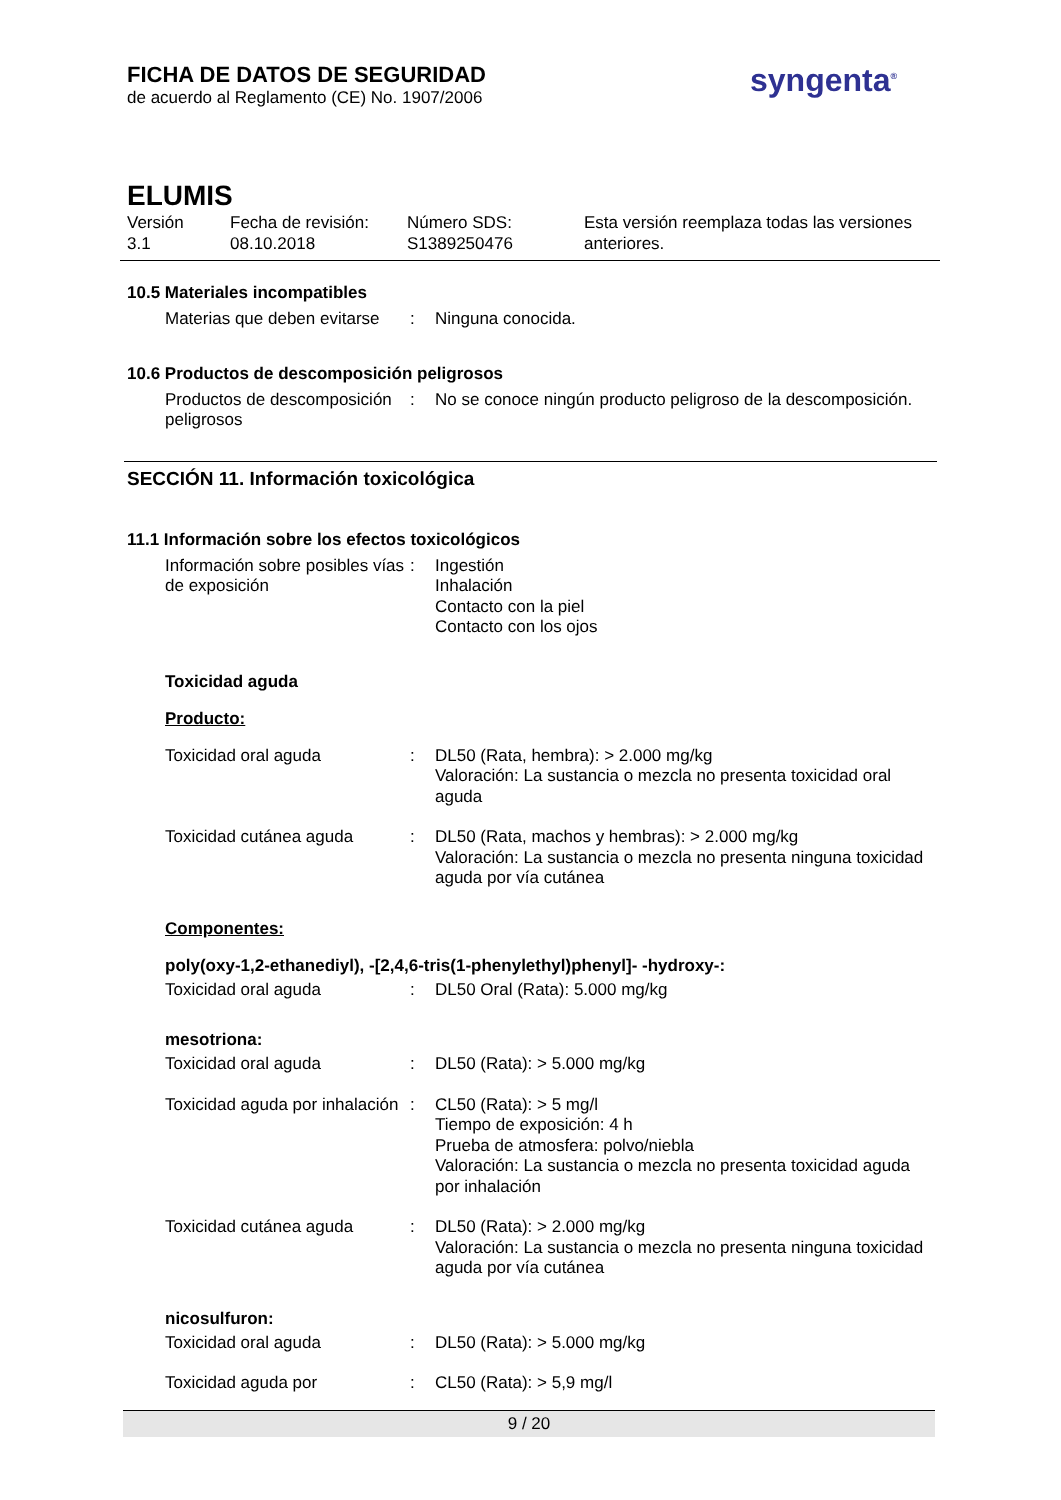FICHA DE DATOS DE SEGURIDAD
de acuerdo al Reglamento (CE) No. 1907/2006
syngenta<sup>®</sup>
ELUMIS
Versión
3.1
Fecha de revisión:
08.10.2018
Número SDS:
S1389250476
Esta versión reemplaza todas las versiones
anteriores.
10.5 Materiales incompatibles
Materias que deben evitarse
: Ninguna conocida.
10.6 Productos de descomposición peligrosos
Productos de descomposición peligrosos
: No se conoce ningún producto peligroso de la descomposición.
SECCIÓN 11. Información toxicológica
11.1 Información sobre los efectos toxicológicos
Información sobre posibles vías de exposición
: Ingestión
Inhalación
Contacto con la piel
Contacto con los ojos
Toxicidad aguda
Producto:
Toxicidad oral aguda : DL50 (Rata, hembra): > 2.000 mg/kg
Valoración: La sustancia o mezcla no presenta toxicidad oral aguda
Toxicidad cutánea aguda : DL50 (Rata, machos y hembras): > 2.000 mg/kg
Valoración: La sustancia o mezcla no presenta ninguna toxicidad aguda por vía cutánea
Componentes:
poly(oxy-1,2-ethanediyl), -[2,4,6-tris(1-phenylethyl)phenyl]- -hydroxy-:
Toxicidad oral aguda : DL50 Oral (Rata): 5.000 mg/kg
mesotriona:
Toxicidad oral aguda : DL50 (Rata): > 5.000 mg/kg
Toxicidad aguda por inhalación
: CL50 (Rata): > 5 mg/l
Tiempo de exposición: 4 h
Prueba de atmosfera: polvo/niebla
Valoración: La sustancia o mezcla no presenta toxicidad aguda por inhalación
Toxicidad cutánea aguda : DL50 (Rata): > 2.000 mg/kg
Valoración: La sustancia o mezcla no presenta ninguna toxicidad aguda por vía cutánea
nicosulfuron:
Toxicidad oral aguda : DL50 (Rata): > 5.000 mg/kg
Toxicidad aguda por : CL50 (Rata): > 5,9 mg/l
9 / 20